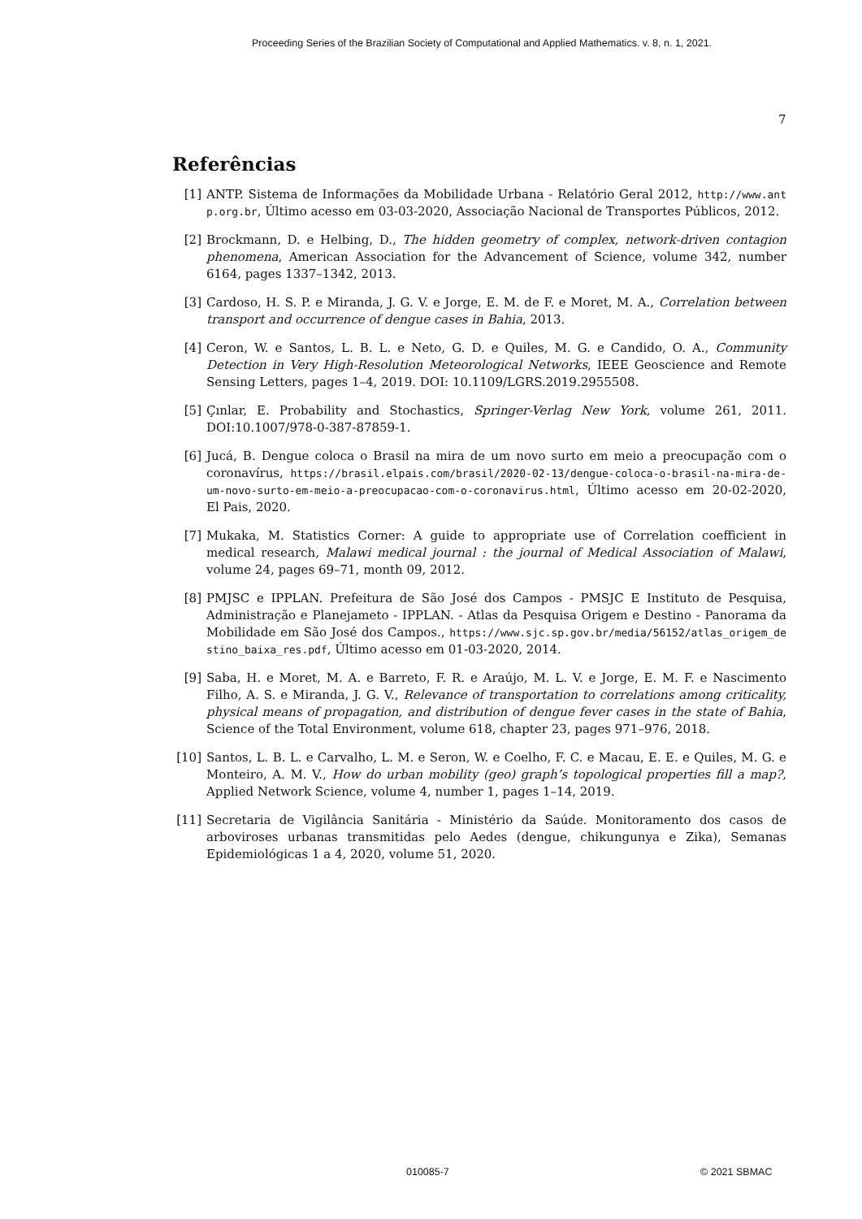Proceeding Series of the Brazilian Society of Computational and Applied Mathematics. v. 8, n. 1, 2021.
7
Referências
[1] ANTP. Sistema de Informações da Mobilidade Urbana - Relatório Geral 2012, http://www.antp.org.br, Último acesso em 03-03-2020, Associação Nacional de Transportes Públicos, 2012.
[2] Brockmann, D. e Helbing, D., The hidden geometry of complex, network-driven contagion phenomena, American Association for the Advancement of Science, volume 342, number 6164, pages 1337–1342, 2013.
[3] Cardoso, H. S. P. e Miranda, J. G. V. e Jorge, E. M. de F. e Moret, M. A., Correlation between transport and occurrence of dengue cases in Bahia, 2013.
[4] Ceron, W. e Santos, L. B. L. e Neto, G. D. e Quiles, M. G. e Candido, O. A., Community Detection in Very High-Resolution Meteorological Networks, IEEE Geoscience and Remote Sensing Letters, pages 1–4, 2019. DOI: 10.1109/LGRS.2019.2955508.
[5] Çınlar, E. Probability and Stochastics, Springer-Verlag New York, volume 261, 2011. DOI:10.1007/978-0-387-87859-1.
[6] Jucá, B. Dengue coloca o Brasil na mira de um novo surto em meio a preocupação com o coronavírus, https://brasil.elpais.com/brasil/2020-02-13/dengue-coloca-o-brasil-na-mira-de-um-novo-surto-em-meio-a-preocupacao-com-o-coronavirus.html, Último acesso em 20-02-2020, El Pais, 2020.
[7] Mukaka, M. Statistics Corner: A guide to appropriate use of Correlation coefficient in medical research, Malawi medical journal : the journal of Medical Association of Malawi, volume 24, pages 69–71, month 09, 2012.
[8] PMJSC e IPPLAN. Prefeitura de São José dos Campos - PMSJC E Instituto de Pesquisa, Administração e Planejameto - IPPLAN. - Atlas da Pesquisa Origem e Destino - Panorama da Mobilidade em São José dos Campos., https://www.sjc.sp.gov.br/media/56152/atlas_origem_destino_baixa_res.pdf, Último acesso em 01-03-2020, 2014.
[9] Saba, H. e Moret, M. A. e Barreto, F. R. e Araújo, M. L. V. e Jorge, E. M. F. e Nascimento Filho, A. S. e Miranda, J. G. V., Relevance of transportation to correlations among criticality, physical means of propagation, and distribution of dengue fever cases in the state of Bahia, Science of the Total Environment, volume 618, chapter 23, pages 971–976, 2018.
[10] Santos, L. B. L. e Carvalho, L. M. e Seron, W. e Coelho, F. C. e Macau, E. E. e Quiles, M. G. e Monteiro, A. M. V., How do urban mobility (geo) graph’s topological properties fill a map?, Applied Network Science, volume 4, number 1, pages 1–14, 2019.
[11] Secretaria de Vigilância Sanitária - Ministério da Saúde. Monitoramento dos casos de arboviroses urbanas transmitidas pelo Aedes (dengue, chikungunya e Zika), Semanas Epidemiológicas 1 a 4, 2020, volume 51, 2020.
010085-7 © 2021 SBMAC